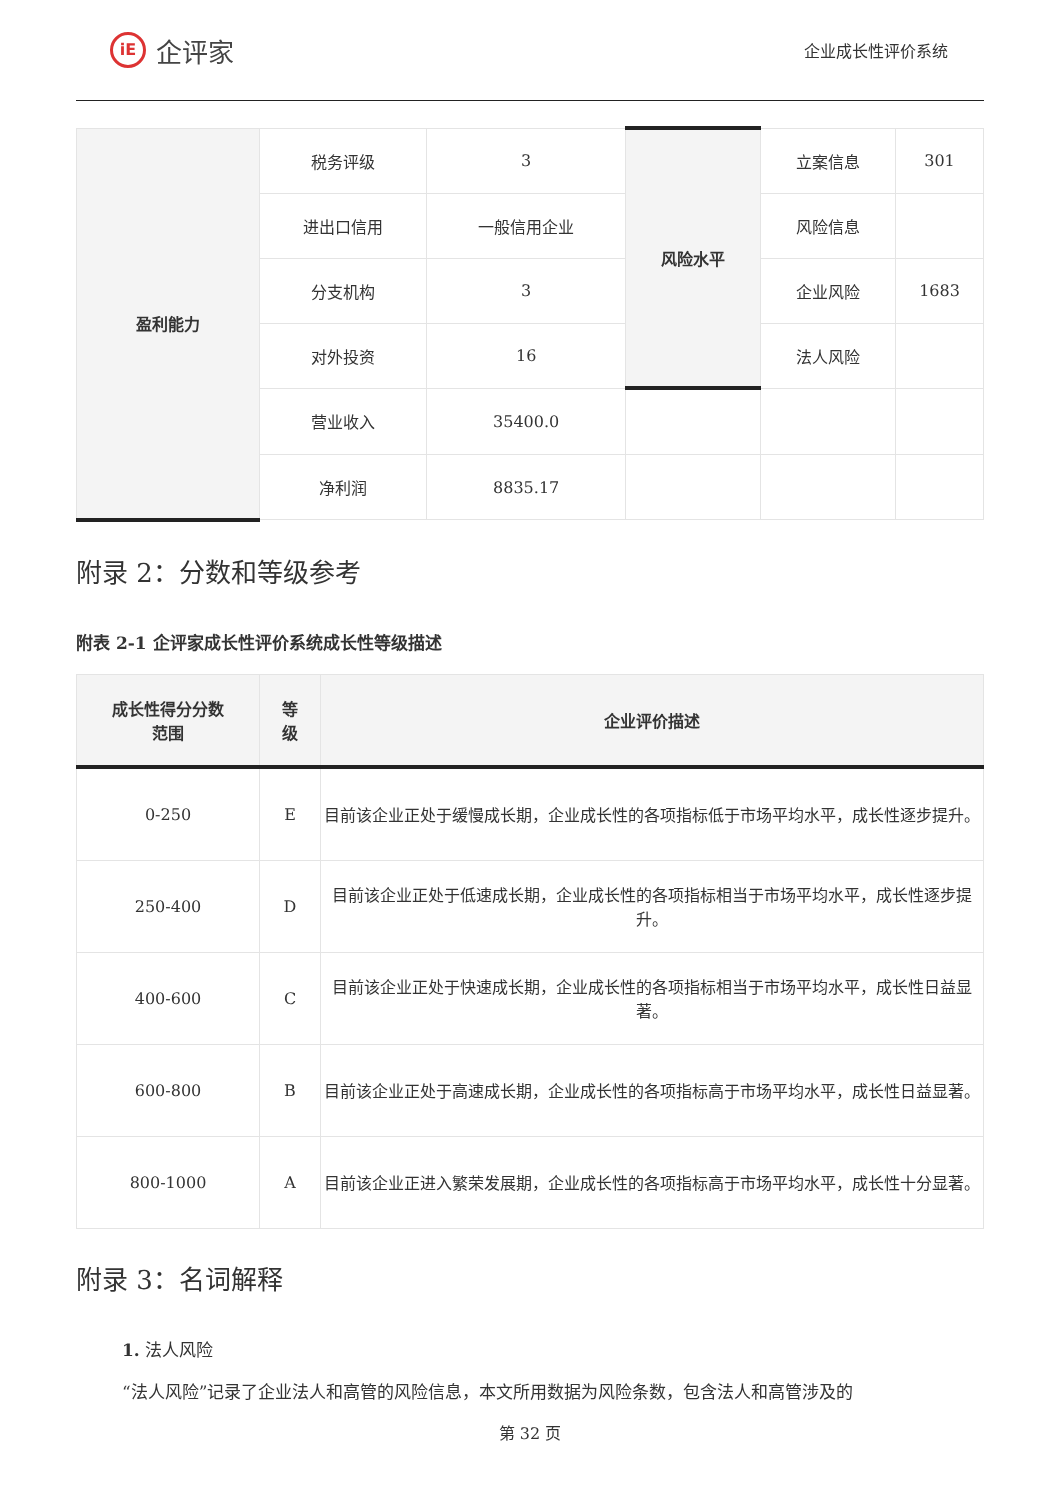iE
企评家
企业成长性评价系统
| 盈利能力 | 税务评级 | 3 | 风险水平 | 立案信息 | 301 |
| | 进出口信用 | 一般信用企业 | | 风险信息 | |
| | 分支机构 | 3 | | 企业风险 | 1683 |
| | 对外投资 | 16 | | 法人风险 | |
| | 营业收入 | 35400.0 | | | |
| | 净利润 | 8835.17 | | | |
附录 2：分数和等级参考
附表 2-1 企评家成长性评价系统成长性等级描述
| 成长性得分分数 范围 | 等 级 | 企业评价描述 |
| --- | --- | --- |
| 0-250 | E | 目前该企业正处于缓慢成长期，企业成长性的各项指标低于市场平均水平，成长性逐步提升。 |
| 250-400 | D | 目前该企业正处于低速成长期，企业成长性的各项指标相当于市场平均水平，成长性逐步提升。 |
| 400-600 | C | 目前该企业正处于快速成长期，企业成长性的各项指标相当于市场平均水平，成长性日益显著。 |
| 600-800 | B | 目前该企业正处于高速成长期，企业成长性的各项指标高于市场平均水平，成长性日益显著。 |
| 800-1000 | A | 目前该企业正进入繁荣发展期，企业成长性的各项指标高于市场平均水平，成长性十分显著。 |
附录 3：名词解释
1. 法人风险
“法人风险”记录了企业法人和高管的风险信息，本文所用数据为风险条数，包含法人和高管涉及的
第 32 页